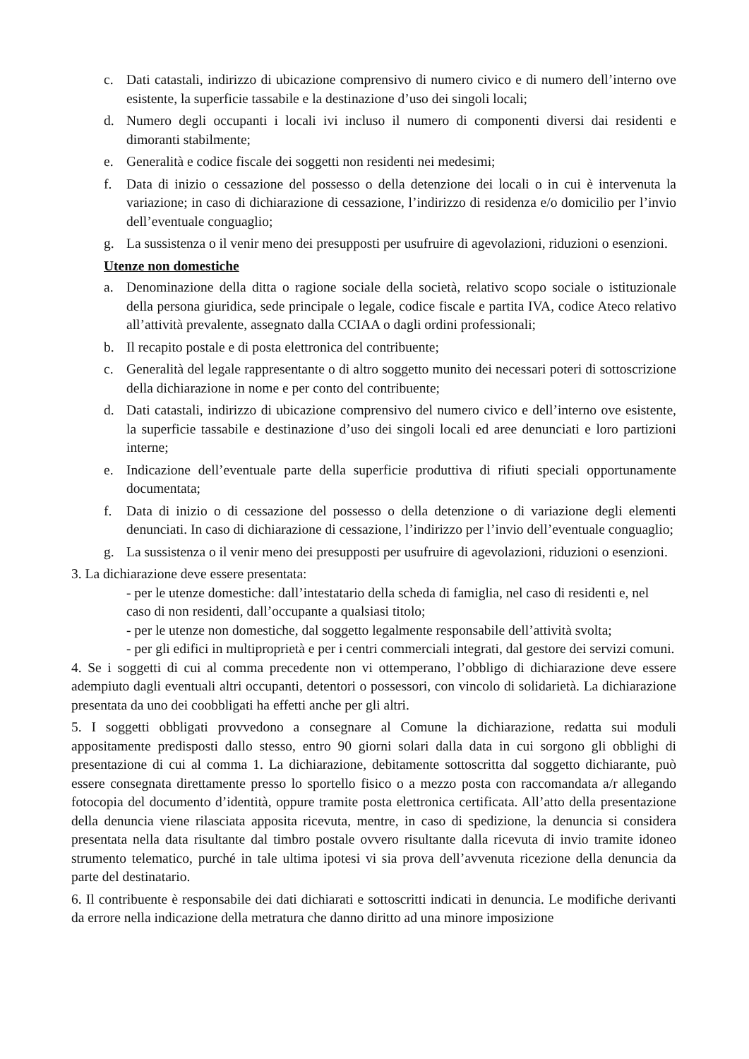c. Dati catastali, indirizzo di ubicazione comprensivo di numero civico e di numero dell’interno ove esistente, la superficie tassabile e la destinazione d’uso dei singoli locali;
d. Numero degli occupanti i locali ivi incluso il numero di componenti diversi dai residenti e dimoranti stabilmente;
e. Generalità e codice fiscale dei soggetti non residenti nei medesimi;
f. Data di inizio o cessazione del possesso o della detenzione dei locali o in cui è intervenuta la variazione; in caso di dichiarazione di cessazione, l’indirizzo di residenza e/o domicilio per l’invio dell’eventuale conguaglio;
g. La sussistenza o il venir meno dei presupposti per usufruire di agevolazioni, riduzioni o esenzioni.
Utenze non domestiche
a. Denominazione della ditta o ragione sociale della società, relativo scopo sociale o istituzionale della persona giuridica, sede principale o legale, codice fiscale e partita IVA, codice Ateco relativo all’attività prevalente, assegnato dalla CCIAA o dagli ordini professionali;
b. Il recapito postale e di posta elettronica del contribuente;
c. Generalità del legale rappresentante o di altro soggetto munito dei necessari poteri di sottoscrizione della dichiarazione in nome e per conto del contribuente;
d. Dati catastali, indirizzo di ubicazione comprensivo del numero civico e dell’interno ove esistente, la superficie tassabile e destinazione d’uso dei singoli locali ed aree denunciati e loro partizioni interne;
e. Indicazione dell’eventuale parte della superficie produttiva di rifiuti speciali opportunamente documentata;
f. Data di inizio o di cessazione del possesso o della detenzione o di variazione degli elementi denunciati. In caso di dichiarazione di cessazione, l’indirizzo per l’invio dell’eventuale conguaglio;
g. La sussistenza o il venir meno dei presupposti per usufruire di agevolazioni, riduzioni o esenzioni.
3. La dichiarazione deve essere presentata:
- per le utenze domestiche: dall’intestatario della scheda di famiglia, nel caso di residenti e, nel caso di non residenti, dall’occupante a qualsiasi titolo;
- per le utenze non domestiche, dal soggetto legalmente responsabile dell’attività svolta;
- per gli edifici in multiproprietà e per i centri commerciali integrati, dal gestore dei servizi comuni.
4. Se i soggetti di cui al comma precedente non vi ottemperano, l’obbligo di dichiarazione deve essere adempiuto dagli eventuali altri occupanti, detentori o possessori, con vincolo di solidarietà. La dichiarazione presentata da uno dei coobbligati ha effetti anche per gli altri.
5. I soggetti obbligati provvedono a consegnare al Comune la dichiarazione, redatta sui moduli appositamente predisposti dallo stesso, entro 90 giorni solari dalla data in cui sorgono gli obblighi di presentazione di cui al comma 1. La dichiarazione, debitamente sottoscritta dal soggetto dichiarante, può essere consegnata direttamente presso lo sportello fisico o a mezzo posta con raccomandata a/r allegando fotocopia del documento d’identità, oppure tramite posta elettronica certificata. All’atto della presentazione della denuncia viene rilasciata apposita ricevuta, mentre, in caso di spedizione, la denuncia si considera presentata nella data risultante dal timbro postale ovvero risultante dalla ricevuta di invio tramite idoneo strumento telematico, purché in tale ultima ipotesi vi sia prova dell’avvenuta ricezione della denuncia da parte del destinatario.
6. Il contribuente è responsabile dei dati dichiarati e sottoscritti indicati in denuncia. Le modifiche derivanti da errore nella indicazione della metratura che danno diritto ad una minore imposizione